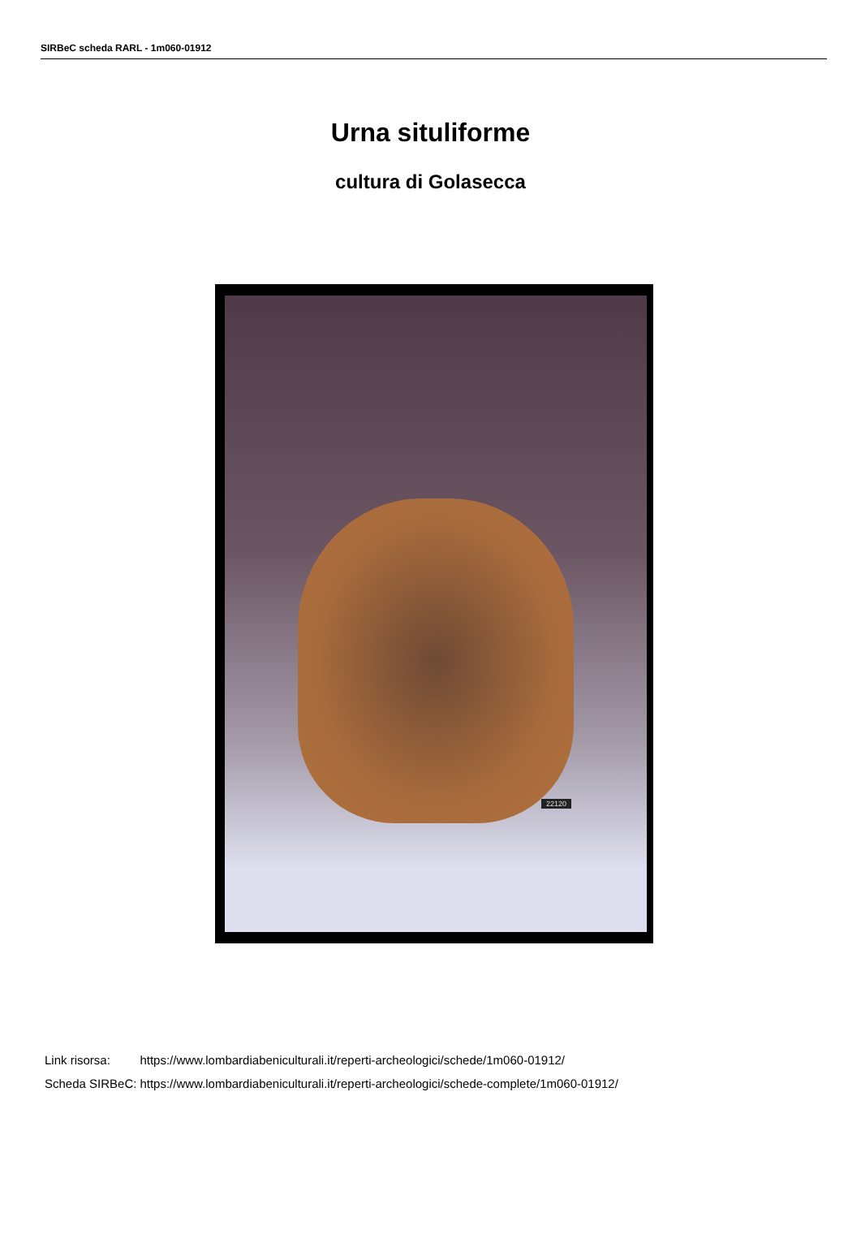SIRBeC scheda RARL - 1m060-01912
Urna situliforme
cultura di Golasecca
22120
| Link risorsa: | https://www.lombardiabeniculturali.it/reperti-archeologici/schede/1m060-01912/ |
| Scheda SIRBeC: | https://www.lombardiabeniculturali.it/reperti-archeologici/schede-complete/1m060-01912/ |